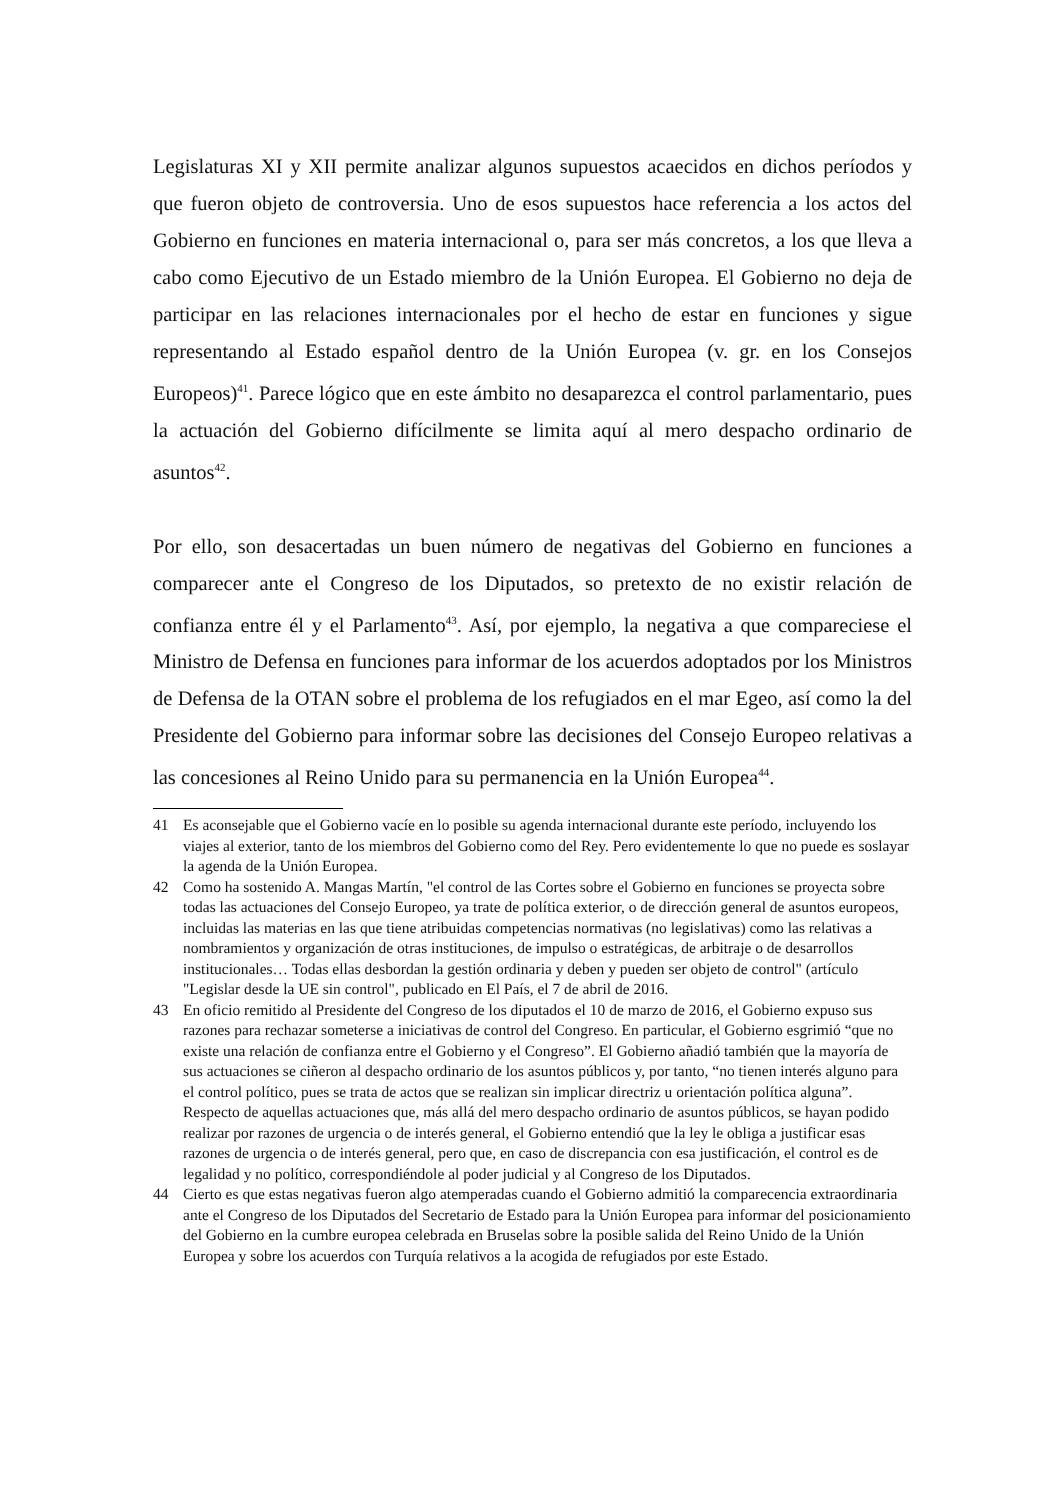Legislaturas XI y XII permite analizar algunos supuestos acaecidos en dichos períodos y que fueron objeto de controversia. Uno de esos supuestos hace referencia a los actos del Gobierno en funciones en materia internacional o, para ser más concretos, a los que lleva a cabo como Ejecutivo de un Estado miembro de la Unión Europea. El Gobierno no deja de participar en las relaciones internacionales por el hecho de estar en funciones y sigue representando al Estado español dentro de la Unión Europea (v. gr. en los Consejos Europeos)<sup>41</sup>. Parece lógico que en este ámbito no desaparezca el control parlamentario, pues la actuación del Gobierno difícilmente se limita aquí al mero despacho ordinario de asuntos<sup>42</sup>.
Por ello, son desacertadas un buen número de negativas del Gobierno en funciones a comparecer ante el Congreso de los Diputados, so pretexto de no existir relación de confianza entre él y el Parlamento<sup>43</sup>. Así, por ejemplo, la negativa a que compareciese el Ministro de Defensa en funciones para informar de los acuerdos adoptados por los Ministros de Defensa de la OTAN sobre el problema de los refugiados en el mar Egeo, así como la del Presidente del Gobierno para informar sobre las decisiones del Consejo Europeo relativas a las concesiones al Reino Unido para su permanencia en la Unión Europea<sup>44</sup>.
41 Es aconsejable que el Gobierno vacíe en lo posible su agenda internacional durante este período, incluyendo los viajes al exterior, tanto de los miembros del Gobierno como del Rey. Pero evidentemente lo que no puede es soslayar la agenda de la Unión Europea.
42 Como ha sostenido A. Mangas Martín, "el control de las Cortes sobre el Gobierno en funciones se proyecta sobre todas las actuaciones del Consejo Europeo, ya trate de política exterior, o de dirección general de asuntos europeos, incluidas las materias en las que tiene atribuidas competencias normativas (no legislativas) como las relativas a nombramientos y organización de otras instituciones, de impulso o estratégicas, de arbitraje o de desarrollos institucionales… Todas ellas desbordan la gestión ordinaria y deben y pueden ser objeto de control" (artículo "Legislar desde la UE sin control", publicado en El País, el 7 de abril de 2016.
43 En oficio remitido al Presidente del Congreso de los diputados el 10 de marzo de 2016, el Gobierno expuso sus razones para rechazar someterse a iniciativas de control del Congreso. En particular, el Gobierno esgrimió “que no existe una relación de confianza entre el Gobierno y el Congreso”. El Gobierno añadió también que la mayoría de sus actuaciones se ciñeron al despacho ordinario de los asuntos públicos y, por tanto, “no tienen interés alguno para el control político, pues se trata de actos que se realizan sin implicar directriz u orientación política alguna”. Respecto de aquellas actuaciones que, más allá del mero despacho ordinario de asuntos públicos, se hayan podido realizar por razones de urgencia o de interés general, el Gobierno entendió que la ley le obliga a justificar esas razones de urgencia o de interés general, pero que, en caso de discrepancia con esa justificación, el control es de legalidad y no político, correspondiéndole al poder judicial y al Congreso de los Diputados.
44 Cierto es que estas negativas fueron algo atemperadas cuando el Gobierno admitió la comparecencia extraordinaria ante el Congreso de los Diputados del Secretario de Estado para la Unión Europea para informar del posicionamiento del Gobierno en la cumbre europea celebrada en Bruselas sobre la posible salida del Reino Unido de la Unión Europea y sobre los acuerdos con Turquía relativos a la acogida de refugiados por este Estado.